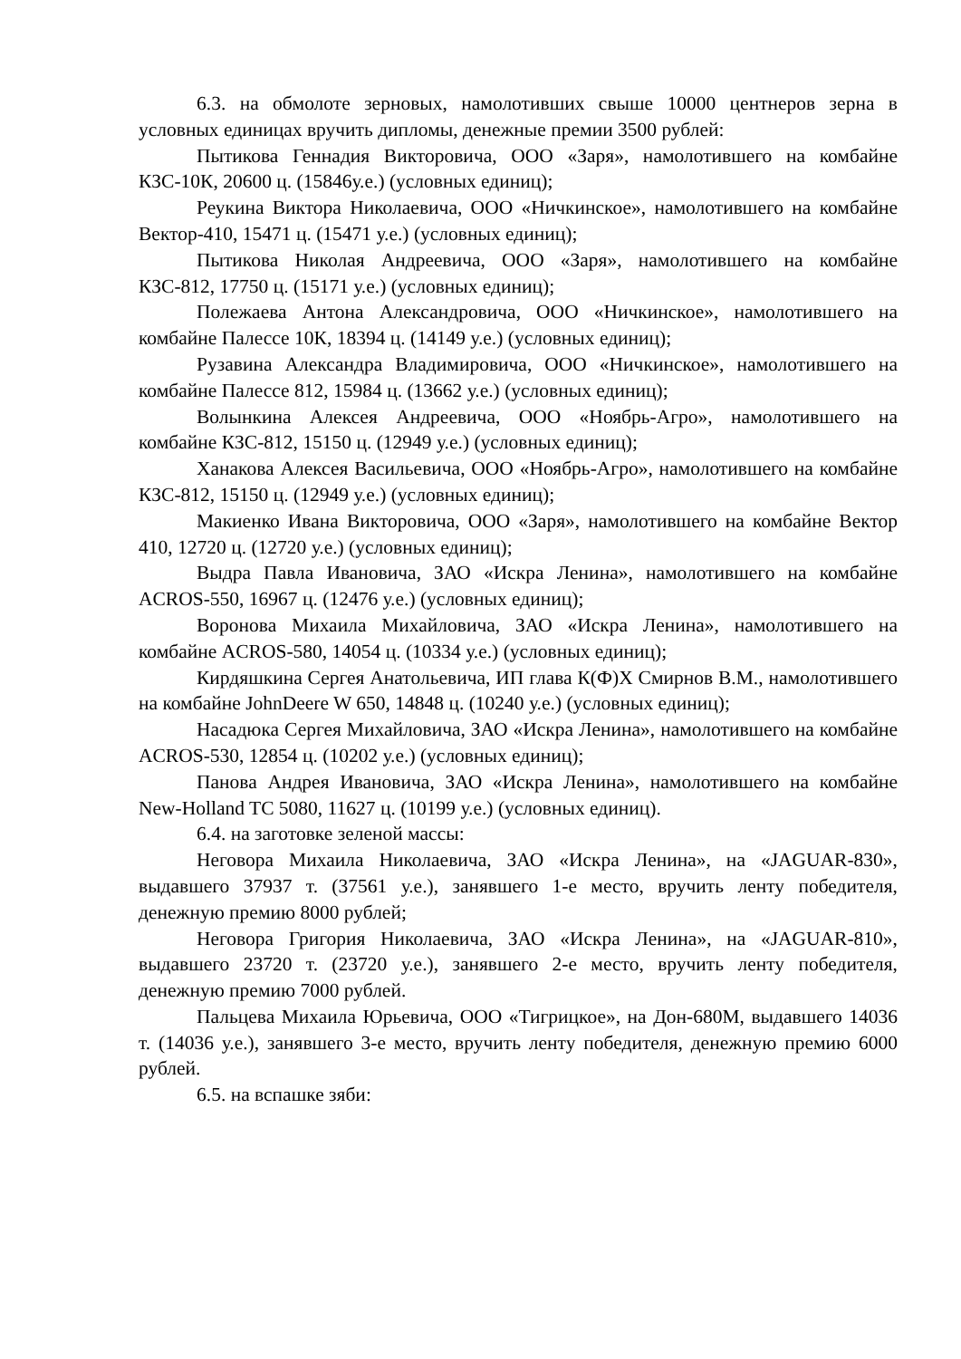6.3. на обмолоте зерновых, намолотивших свыше 10000 центнеров зерна в условных единицах вручить дипломы, денежные премии 3500 рублей:
Пытикова Геннадия Викторовича, ООО «Заря», намолотившего на комбайне КЗС-10К, 20600 ц. (15846у.е.) (условных единиц);
Реукина Виктора Николаевича, ООО «Ничкинское», намолотившего на комбайне Вектор-410, 15471 ц. (15471 у.е.) (условных единиц);
Пытикова Николая Андреевича, ООО «Заря», намолотившего на комбайне КЗС-812, 17750 ц. (15171 у.е.) (условных единиц);
Полежаева Антона Александровича, ООО «Ничкинское», намолотившего на комбайне Палессе 10К, 18394 ц. (14149 у.е.) (условных единиц);
Рузавина Александра Владимировича, ООО «Ничкинское», намолотившего на комбайне Палессе 812, 15984 ц. (13662 у.е.) (условных единиц);
Волынкина Алексея Андреевича, ООО «Ноябрь-Агро», намолотившего на комбайне КЗС-812, 15150 ц. (12949 у.е.) (условных единиц);
Ханакова Алексея Васильевича, ООО «Ноябрь-Агро», намолотившего на комбайне КЗС-812, 15150 ц. (12949 у.е.) (условных единиц);
Макиенко Ивана Викторовича, ООО «Заря», намолотившего на комбайне Вектор 410, 12720 ц. (12720 у.е.) (условных единиц);
Выдра Павла Ивановича, ЗАО «Искра Ленина», намолотившего на комбайне ACROS-550, 16967 ц. (12476 у.е.) (условных единиц);
Воронова Михаила Михайловича, ЗАО «Искра Ленина», намолотившего на комбайне ACROS-580, 14054 ц. (10334 у.е.) (условных единиц);
Кирдяшкина Сергея Анатольевича, ИП глава К(Ф)Х Смирнов В.М., намолотившего на комбайне JohnDeere W 650, 14848 ц. (10240 у.е.) (условных единиц);
Насадюка Сергея Михайловича, ЗАО «Искра Ленина», намолотившего на комбайне ACROS-530, 12854 ц. (10202 у.е.) (условных единиц);
Панова Андрея Ивановича, ЗАО «Искра Ленина», намолотившего на комбайне New-Holland TC 5080, 11627 ц. (10199 у.е.) (условных единиц).
6.4. на заготовке зеленой массы:
Неговора Михаила Николаевича, ЗАО «Искра Ленина», на «JAGUAR-830», выдавшего 37937 т. (37561 у.е.), занявшего 1-е место, вручить ленту победителя, денежную премию 8000 рублей;
Неговора Григория Николаевича, ЗАО «Искра Ленина», на «JAGUAR-810», выдавшего 23720 т. (23720 у.е.), занявшего 2-е место, вручить ленту победителя, денежную премию 7000 рублей.
Пальцева Михаила Юрьевича, ООО «Тигрицкое», на Дон-680М, выдавшего 14036 т. (14036 у.е.), занявшего 3-е место, вручить ленту победителя, денежную премию 6000 рублей.
6.5. на вспашке зяби: